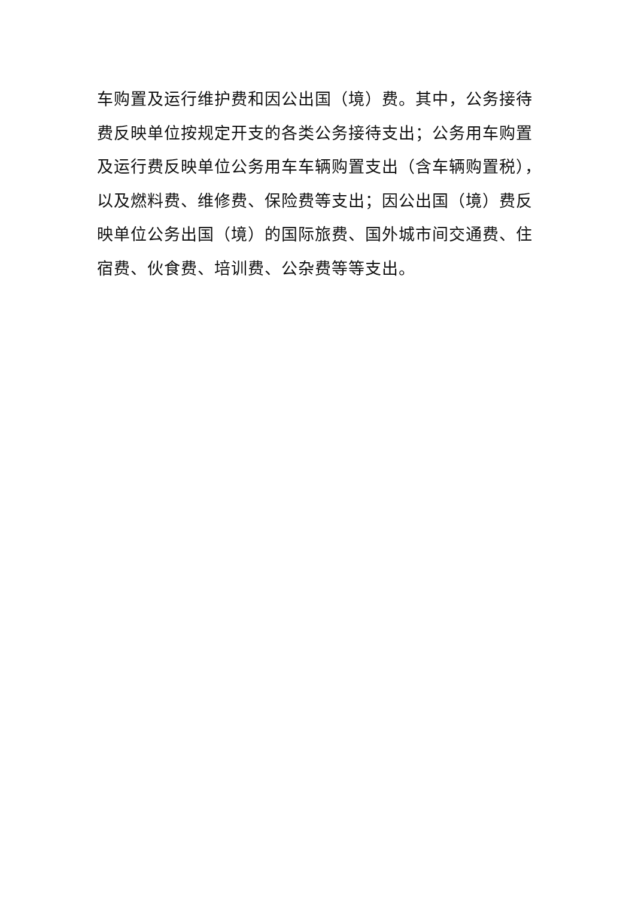车购置及运行维护费和因公出国（境）费。其中，公务接待
费反映单位按规定开支的各类公务接待支出；公务用车购置
及运行费反映单位公务用车车辆购置支出（含车辆购置税），
以及燃料费、维修费、保险费等支出；因公出国（境）费反
映单位公务出国（境）的国际旅费、国外城市间交通费、住
宿费、伙食费、培训费、公杂费等等支出。